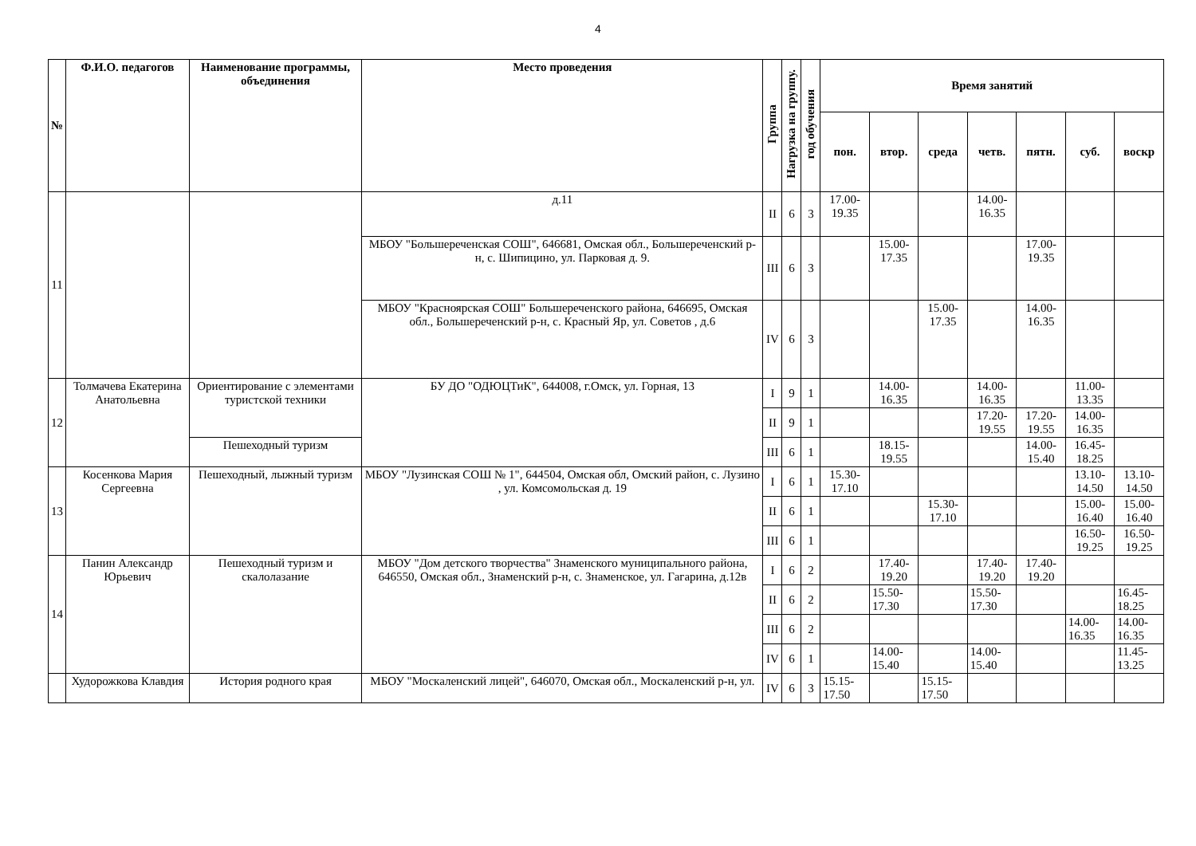4
| № | Ф.И.О. педагогов | Наименование программы, объединения | Место проведения | Группа | Нагрузка на группу. | год обучения | Время занятий | | | | | | |
| --- | --- | --- | --- | --- | --- | --- | --- | --- | --- | --- | --- | --- | --- |
| | | | | | | | пон. | втор. | среда | четв. | пятн. | суб. | воскр |
| 11 | | | д.11 | II | 6 | 3 | 17.00-19.35 | | | 14.00-16.35 | | | |
| | | | МБОУ "Большереченская СОШ", 646681, Омская обл., Большереченский р-н, с. Шипицино, ул. Парковая д. 9. | III | 6 | 3 | | 15.00-17.35 | | | 17.00-19.35 | | |
| | | | МБОУ "Красноярская СОШ" Большереченского района, 646695, Омская обл., Большереченский р-н, с. Красный Яр, ул. Советов , д.6 | IV | 6 | 3 | | | 15.00-17.35 | | 14.00-16.35 | | |
| 12 | Толмачева Екатерина Анатольевна | Ориентирование с элементами туристской техники | БУ ДО "ОДЮЦТиК", 644008, г.Омск, ул. Горная, 13 | I | 9 | 1 | | 14.00-16.35 | | 14.00-16.35 | | 11.00-13.35 | |
| | | | | II | 9 | 1 | | | | 17.20-19.55 | 17.20-19.55 | 14.00-16.35 | |
| | | Пешеходный туризм | | III | 6 | 1 | | 18.15-19.55 | | | 14.00-15.40 | 16.45-18.25 | |
| 13 | Косенкова Мария Сергеевна | Пешеходный, лыжный туризм | МБОУ "Лузинская СОШ № 1", 644504, Омская обл, Омский район, с. Лузино , ул. Комсомольская д. 19 | I | 6 | 1 | 15.30-17.10 | | | | | 13.10-14.50 | 13.10-14.50 |
| | | | | II | 6 | 1 | | | 15.30-17.10 | | | 15.00-16.40 | 15.00-16.40 |
| | | | | III | 6 | 1 | | | | | | 16.50-19.25 | 16.50-19.25 |
| 14 | Панин Александр Юрьевич | Пешеходный туризм и скалолазание | МБОУ "Дом детского творчества" Знаменского муниципального района, 646550, Омская обл., Знаменский р-н, с. Знаменское, ул. Гагарина, д.12в | I | 6 | 2 | | 17.40-19.20 | | 17.40-19.20 | 17.40-19.20 | | |
| | | | | II | 6 | 2 | | 15.50-17.30 | | 15.50-17.30 | | | 16.45-18.25 |
| | | | | III | 6 | 2 | | | | | | 14.00-16.35 | 14.00-16.35 |
| | | | | IV | 6 | 1 | | 14.00-15.40 | | 14.00-15.40 | | | 11.45-13.25 |
| | Худорожкова Клавдия | История родного края | МБОУ "Москаленский лицей", 646070, Омская обл., Москаленский р-н, ул. | IV | 6 | 3 | 15.15-17.50 | | 15.15-17.50 | | | | |